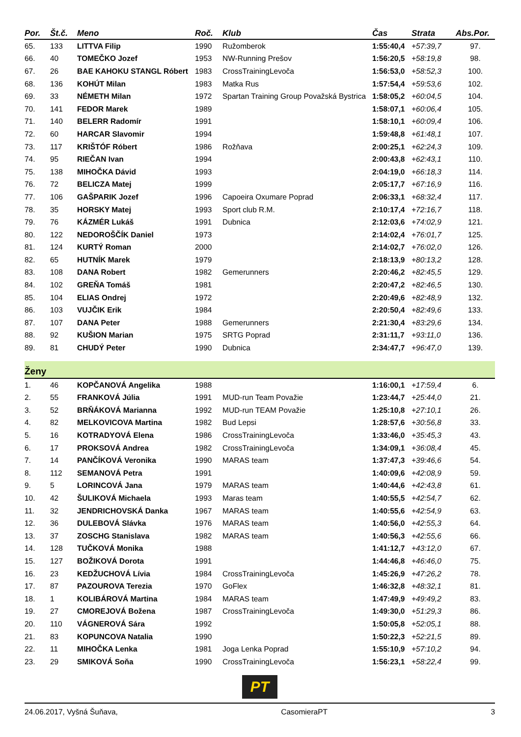| Por. | Št.č. | Meno | Roč. | Klub | Čas | Strata | Abs.Por. |
| --- | --- | --- | --- | --- | --- | --- | --- |
| 65. | 133 | LITTVA Filip | 1990 | Ružomberok | 1:55:40,4 | +57:39,7 | 97. |
| 66. | 40 | TOMEČKO Jozef | 1953 | NW-Running Prešov | 1:56:20,5 | +58:19,8 | 98. |
| 67. | 26 | BAE KAHOKU STANGL Róbert | 1983 | CrossTrainingLevoča | 1:56:53,0 | +58:52,3 | 100. |
| 68. | 136 | KOHÚT Milan | 1983 | Matka Rus | 1:57:54,4 | +59:53,6 | 102. |
| 69. | 33 | NÉMETH Milan | 1972 | Spartan Training Group Považská Bystrica | 1:58:05,2 | +60:04,5 | 104. |
| 70. | 141 | FEDOR Marek | 1989 | | 1:58:07,1 | +60:06,4 | 105. |
| 71. | 140 | BELERR Radomír | 1991 | | 1:58:10,1 | +60:09,4 | 106. |
| 72. | 60 | HARCAR Slavomir | 1994 | | 1:59:48,8 | +61:48,1 | 107. |
| 73. | 117 | KRIŠTÓF Róbert | 1986 | Rožňava | 2:00:25,1 | +62:24,3 | 109. |
| 74. | 95 | RIEČAN Ivan | 1994 | | 2:00:43,8 | +62:43,1 | 110. |
| 75. | 138 | MIHOČKA Dávid | 1993 | | 2:04:19,0 | +66:18,3 | 114. |
| 76. | 72 | BELICZA Matej | 1999 | | 2:05:17,7 | +67:16,9 | 116. |
| 77. | 106 | GAŠPARIK Jozef | 1996 | Capoeira Oxumare Poprad | 2:06:33,1 | +68:32,4 | 117. |
| 78. | 35 | HORSKY Matej | 1993 | Sport club R.M. | 2:10:17,4 | +72:16,7 | 118. |
| 79. | 76 | KÁZMÉR Lukáš | 1991 | Dubnica | 2:12:03,6 | +74:02,9 | 121. |
| 80. | 122 | NEDOROŠČÍK Daniel | 1973 | | 2:14:02,4 | +76:01,7 | 125. |
| 81. | 124 | KURTÝ Roman | 2000 | | 2:14:02,7 | +76:02,0 | 126. |
| 82. | 65 | HUTNÍK Marek | 1979 | | 2:18:13,9 | +80:13,2 | 128. |
| 83. | 108 | DANA Robert | 1982 | Gemerunners | 2:20:46,2 | +82:45,5 | 129. |
| 84. | 102 | GREŇA Tomáš | 1981 | | 2:20:47,2 | +82:46,5 | 130. |
| 85. | 104 | ELIAS Ondrej | 1972 | | 2:20:49,6 | +82:48,9 | 132. |
| 86. | 103 | VUJČIK Erik | 1984 | | 2:20:50,4 | +82:49,6 | 133. |
| 87. | 107 | DANA Peter | 1988 | Gemerunners | 2:21:30,4 | +83:29,6 | 134. |
| 88. | 92 | KUŠION Marian | 1975 | SRTG Poprad | 2:31:11,7 | +93:11,0 | 136. |
| 89. | 81 | CHUDÝ Peter | 1990 | Dubnica | 2:34:47,7 | +96:47,0 | 139. |
Ženy
| 1. | 46 | KOPČANOVÁ Angelika | 1988 | | 1:16:00,1 | +17:59,4 | 6. |
| 2. | 55 | FRANKOVÁ Júlia | 1991 | MUD-run Team Považie | 1:23:44,7 | +25:44,0 | 21. |
| 3. | 52 | BRŇÁKOVÁ Marianna | 1992 | MUD-run TEAM Považie | 1:25:10,8 | +27:10,1 | 26. |
| 4. | 82 | MELKOVICOVA Martina | 1982 | Bud Lepsi | 1:28:57,6 | +30:56,8 | 33. |
| 5. | 16 | KOTRADYOVÁ Elena | 1986 | CrossTrainingLevoča | 1:33:46,0 | +35:45,3 | 43. |
| 6. | 17 | PROKSOVÁ Andrea | 1982 | CrossTrainingLevoča | 1:34:09,1 | +36:08,4 | 45. |
| 7. | 14 | PANČÍKOVÁ Veronika | 1990 | MARAS team | 1:37:47,3 | +39:46,6 | 54. |
| 8. | 112 | SEMANOVÁ Petra | 1991 | | 1:40:09,6 | +42:08,9 | 59. |
| 9. | 5 | LORINCOVÁ Jana | 1979 | MARAS team | 1:40:44,6 | +42:43,8 | 61. |
| 10. | 42 | ŠULIKOVÁ Michaela | 1993 | Maras team | 1:40:55,5 | +42:54,7 | 62. |
| 11. | 32 | JENDRICHOVSKÁ Danka | 1967 | MARAS team | 1:40:55,6 | +42:54,9 | 63. |
| 12. | 36 | DULEBOVÁ Slávka | 1976 | MARAS team | 1:40:56,0 | +42:55,3 | 64. |
| 13. | 37 | ZOSCHG Stanislava | 1982 | MARAS team | 1:40:56,3 | +42:55,6 | 66. |
| 14. | 128 | TUČKOVÁ Monika | 1988 | | 1:41:12,7 | +43:12,0 | 67. |
| 15. | 127 | BOŽIKOVÁ Dorota | 1991 | | 1:44:46,8 | +46:46,0 | 75. |
| 16. | 23 | KEDŽUCHOVÁ Lívia | 1984 | CrossTrainingLevoča | 1:45:26,9 | +47:26,2 | 78. |
| 17. | 87 | PAZOUROVA Terezia | 1970 | GoFlex | 1:46:32,8 | +48:32,1 | 81. |
| 18. | 1 | KOLIBÁROVÁ Martina | 1984 | MARAS team | 1:47:49,9 | +49:49,2 | 83. |
| 19. | 27 | CMOREJOVÁ Božena | 1987 | CrossTrainingLevoča | 1:49:30,0 | +51:29,3 | 86. |
| 20. | 110 | VÁGNEROVÁ Sára | 1992 | | 1:50:05,8 | +52:05,1 | 88. |
| 21. | 83 | KOPUNCOVA Natalia | 1990 | | 1:50:22,3 | +52:21,5 | 89. |
| 22. | 11 | MIHOČKA Lenka | 1981 | Joga Lenka Poprad | 1:55:10,9 | +57:10,2 | 94. |
| 23. | 29 | SMIKOVÁ Soňa | 1990 | CrossTrainingLevoča | 1:56:23,1 | +58:22,4 | 99. |
PT
24.06.2017, Vyšná Šuňava, CasomieraPT 3